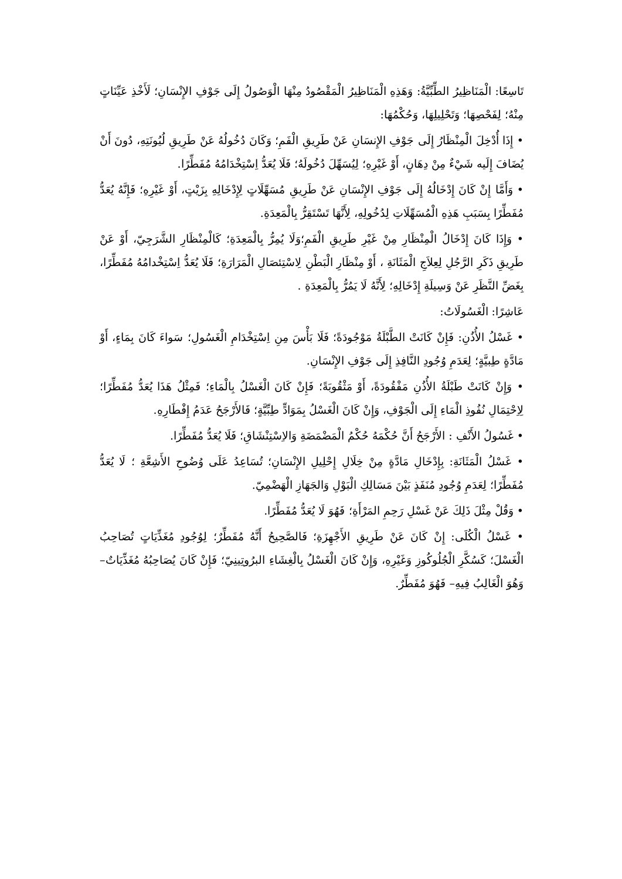تَاسِعًا: الْمَنَاظِيرُ الطِّبِّيَّةُ: وَهَذِهِ الْمَنَاظِيرُ الْمَقْصُودُ مِنْهَا الْوَصُولُ إِلَى جَوْفِ الإِنْسَانِ؛ لَأَخْذِ عَيِّنَاتٍ مِنْهُ؛ لِفَحْصِهَا؛ وَتَحْلِيلِهَا، وَحُكْمُهَا:
• إِذَا أُدْخِلَ الْمِنْظَارُ إِلَى جَوْفِ الإِنسَانِ عَنْ طَرِيقِ الْفَمِ؛ وَكَانَ دُخُولُهُ عَنْ طَرِيقِ لُيُونَتِهِ، دُونَ أَنْ يُضَافَ إِلَيه شَيْءٌ مِنْ دِهَانٍ، أَوْ غَيْرِهِ؛ لِيُسَهِّلَ دُخُولَهُ؛ فَلَا يُعَدُّ اِسْتِخْدَامُهُ مُفَطِّرًا.
• وَأَمَّا إِنْ كَانَ إِدْخَالُهُ إِلَى جَوْفِ الإِنْسَانِ عَنْ طَرِيقِ مُسَهِّلَاتٍ لِإِدْخَالِهِ بِزَيْتٍ، أَوْ غَيْرِهِ؛ فَإِنَّهُ يُعَدُّ مُفَطِّرًا بِسَبَبِ هَذِهِ الْمُسَهِّلَاتِ لِدُخُولِهِ، لِأَنَّهَا تَسْتَقِرُّ بِالْمَعِدَةِ.
• وَإِذَا كَانَ إِدْخَالُ الْمِنْظَارِ مِنْ غَيْرِ طَرِيقِ الْفَمِ؛وَلَا يُمِرُّ بِالْمَعِدَةِ؛ كَالْمِنْظَارِ الشَّرَجِيّ، أَوْ عَنْ طَرِيقِ ذَكَرِ الرَّجُلِ لِعِلاَجِ الْمَثَانَةِ ، أَوْ مِنْظَارِ الْبَطْنِ لِاسْتِئصَالِ الْمَرَارَةِ؛ فَلَا يُعَدُّ اِسْتِخْدامُهُ مُفَطِّرًا، بِغَضِّ النَّظَرِ عَنْ وَسِيلَةِ إِدْخَالِهِ؛ لِأَنَّهُ لَا يَمُرُّ بِالْمَعِدَةِ .
عَاشِرًا: الْغَسُولَاتُ:
• غَسْلُ الأُذُنِ: فَإِنْ كَانَتْ الطَّبْلَةُ مَوْجُودَةً؛ فَلَا بَأْسَ مِنِ اِسْتِخْدَامِ الْغَسُولِ؛ سَواءَ كَانَ بِمَاءٍ، أَوْ مَادَّةٍ طِبيَّةٍ؛ لِعَدَمِ وُجُودِ النَّافِذِ إِلَى جَوْفِ الإِنْسَانِ.
• وَإِنْ كَانَتْ طَبْلَةُ الأُذُنِ مَفْقُودَةً، أَوْ مَثْقُوبَةً؛ فَإِنْ كَانَ الْغَسْلُ بِالْمَاءِ؛ فَمِثْلُ هَذَا يُعَدُّ مُفَطِّرًا؛ لِاِحْتِمَالِ نُفُوذِ الْمَاءِ إِلَى الْجَوْفِ، وَإِنْ كَانَ الْغَسْلُ بِمَوَادٍّ طِبِّيَّةٍ؛ فَالأَرْجَحُ عَدَمُ إِفْطَارِهِ.
• غَسُولُ الأَنْفِ : الأَرْجَحُ أَنَّ حُكْمَهُ حُكْمُ الْمَضْمَضَةِ وَالاِسْتِنْشَاقِ؛ فَلَا يُعَدُّ مُفَطِّرًا.
• غَسْلُ الْمَثَانَةِ: بِإِدْخَالِ مَادَّةٍ مِنْ خِلَالِ إِحْلِيلِ الإِنْسَانِ؛ تُسَاعِدُ عَلَى وُضُوحِ الأَشِعَّةِ ؛ لَا يُعَدُّ مُفَطِّرًا؛ لِعَدَمِ وُجُودِ مُنَفَذٍ بَيْنَ مَسَالِكِ الْبَوْلِ وَالجَهَازِ الْهَضْمِيّ.
• وَقُلْ مِثْلَ ذَلِكَ عَنْ غَسْلِ رَحِمِ المَرْأَةِ؛ فَهُوَ لَا يُعَدُّ مُفَطِّرًا.
• غَسْلُ الْكُلَى: إِنْ كَانَ عَنْ طَرِيقِ الأَجْهِزَةِ؛ فَالصَّحِيحُ أَنَّهُ مُفَطِّرٌ؛ لِوُجُودِ مُغَذِّيَاتٍ تُصَاحِبُ الْغَسْلَ؛ كَسُكَّرِ الْجُلُوكُوزِ وَغَيْرِهِ، وَإِنْ كَانَ الْغَسْلُ بِالْغِشَاءِ البرُوتِينِيّ؛ فَإِنْ كَانَ يُصَاحِبُهُ مُغَذِّيَاتٌ– وَهُوَ الْغَالِبُ فِيهِ– فَهُوَ مُفَطِّرٌ.